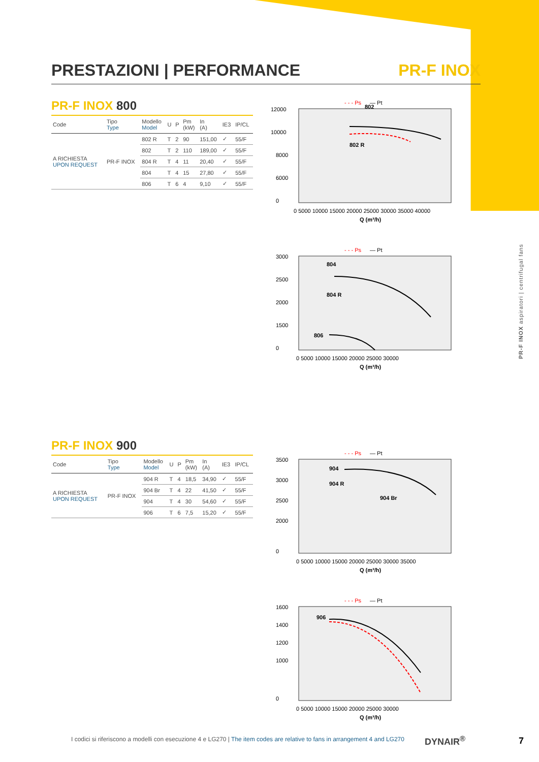PRESTAZIONI | PERFORMANCE PR-F INOX
PR-F INOX 800
| Code | Tipo Type | Modello Model | U | P | Pm (kW) | In (A) | IE3 | IP/CL |
| --- | --- | --- | --- | --- | --- | --- | --- | --- |
| A RICHIESTA UPON REQUEST | PR-F INOX | 802 R | T | 2 | 90 | 151,00 | ✓ | 55/F |
| | | 802 | T | 2 | 110 | 189,00 | ✓ | 55/F |
| | | 804 R | T | 4 | 11 | 20,40 | ✓ | 55/F |
| | | 804 | T | 4 | 15 | 27,80 | ✓ | 55/F |
| | | 806 | T | 6 | 4 | 9,10 | ✓ | 55/F |
PR-F INOX 900
| Code | Tipo Type | Modello Model | U | P | Pm (kW) | In (A) | IE3 | IP/CL |
| --- | --- | --- | --- | --- | --- | --- | --- | --- |
| A RICHIESTA UPON REQUEST | PR-F INOX | 904 R | T | 4 | 18,5 | 34,90 | ✓ | 55/F |
| | | 904 Br | T | 4 | 22 | 41,50 | ✓ | 55/F |
| | | 904 | T | 4 | 30 | 54,60 | ✓ | 55/F |
| | | 906 | T | 6 | 7,5 | 15,20 | ✓ | 55/F |
- - - Ps
— Pt
12000
10000
8000
6000
0
802
802 R
0 5000 10000 15000 20000 25000 30000 35000 40000
Q (m³/h)
- - - Ps
— Pt
3000
2500
2000
1500
0
804
804 R
806
0 5000 10000 15000 20000 25000 30000
Q (m³/h)
- - - Ps
— Pt
3500
3000
2500
2000
0
904
904 R
904 Br
0 5000 10000 15000 20000 25000 30000 35000
Q (m³/h)
- - - Ps
— Pt
1600
1400
1200
1000
0
906
0 5000 10000 15000 20000 25000 30000
Q (m³/h)
PR-F INOX aspiratori | centrifugal fans
I codici si riferiscono a modelli con esecuzione 4 e LG270 | The item codes are relative to fans in arrangement 4 and LG270
DYNAIR<sup>®</sup> 7